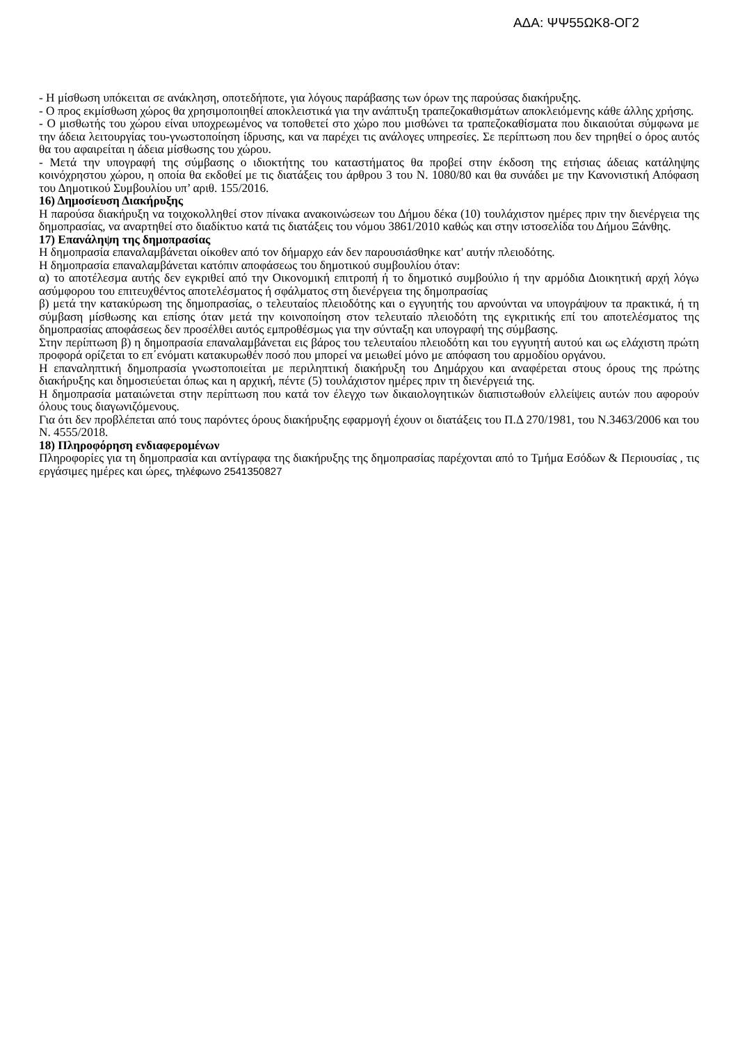ΑΔΑ: ΨΨ55ΩΚ8-ΟΓ2
- Η μίσθωση υπόκειται σε ανάκληση, οποτεδήποτε, για λόγους παράβασης των όρων της παρούσας διακήρυξης.
- Ο προς εκμίσθωση χώρος θα χρησιμοποιηθεί αποκλειστικά για την ανάπτυξη τραπεζοκαθισμάτων αποκλειόμενης κάθε άλλης χρήσης.
- Ο μισθωτής του χώρου είναι υποχρεωμένος να τοποθετεί στο χώρο που μισθώνει τα τραπεζοκαθίσματα που δικαιούται σύμφωνα με την άδεια λειτουργίας του-γνωστοποίηση ίδρυσης, και να παρέχει τις ανάλογες υπηρεσίες. Σε περίπτωση που δεν τηρηθεί ο όρος αυτός θα του αφαιρείται η άδεια μίσθωσης του χώρου.
- Μετά την υπογραφή της σύμβασης ο ιδιοκτήτης του καταστήματος θα προβεί στην έκδοση της ετήσιας άδειας κατάληψης κοινόχρηστου χώρου, η οποία θα εκδοθεί με τις διατάξεις του άρθρου 3 του Ν. 1080/80 και θα συνάδει με την Κανονιστική Απόφαση του Δημοτικού Συμβουλίου υπ’ αριθ. 155/2016.
16) Δημοσίευση Διακήρυξης
Η παρούσα διακήρυξη να τοιχοκολληθεί στον πίνακα ανακοινώσεων του Δήμου δέκα (10) τουλάχιστον ημέρες πριν την διενέργεια της δημοπρασίας, να αναρτηθεί στο διαδίκτυο κατά τις διατάξεις του νόμου 3861/2010 καθώς και στην ιστοσελίδα του Δήμου Ξάνθης.
17) Επανάληψη της δημοπρασίας
Η δημοπρασία επαναλαμβάνεται οίκοθεν από τον δήμαρχο εάν δεν παρουσιάσθηκε κατ' αυτήν πλειοδότης.
Η δημοπρασία επαναλαμβάνεται κατόπιν αποφάσεως του δημοτικού συμβουλίου όταν:
α) το αποτέλεσμα αυτής δεν εγκριθεί από την Οικονομική επιτροπή ή το δημοτικό συμβούλιο ή την αρμόδια Διοικητική αρχή λόγω ασύμφορου του επιτευχθέντος αποτελέσματος ή σφάλματος στη διενέργεια της δημοπρασίας
β) μετά την κατακύρωση της δημοπρασίας, ο τελευταίος πλειοδότης και ο εγγυητής του αρνούνται να υπογράψουν τα πρακτικά, ή τη σύμβαση μίσθωσης και επίσης όταν μετά την κοινοποίηση στον τελευταίο πλειοδότη της εγκριτικής επί του αποτελέσματος της δημοπρασίας αποφάσεως δεν προσέλθει αυτός εμπροθέσμως για την σύνταξη και υπογραφή της σύμβασης.
Στην περίπτωση β) η δημοπρασία επαναλαμβάνεται εις βάρος του τελευταίου πλειοδότη και του εγγυητή αυτού και ως ελάχιστη πρώτη προφορά ορίζεται το επ΄ενόματι κατακυρωθέν ποσό που μπορεί να μειωθεί μόνο με απόφαση του αρμοδίου οργάνου.
Η επαναληπτική δημοπρασία γνωστοποιείται με περιληπτική διακήρυξη του Δημάρχου και αναφέρεται στους όρους της πρώτης διακήρυξης και δημοσιεύεται όπως και η αρχική, πέντε (5) τουλάχιστον ημέρες πριν τη διενέργειά της.
Η δημοπρασία ματαιώνεται στην περίπτωση που κατά τον έλεγχο των δικαιολογητικών διαπιστωθούν ελλείψεις αυτών που αφορούν όλους τους διαγωνιζόμενους.
Για ότι δεν προβλέπεται από τους παρόντες όρους διακήρυξης εφαρμογή έχουν οι διατάξεις του Π.Δ 270/1981, του Ν.3463/2006 και του Ν. 4555/2018.
18) Πληροφόρηση ενδιαφερομένων
Πληροφορίες για τη δημοπρασία και αντίγραφα της διακήρυξης της δημοπρασίας παρέχονται από το Τμήμα Εσόδων & Περιουσίας , τις εργάσιμες ημέρες και ώρες, τηλέφωνο 2541350827